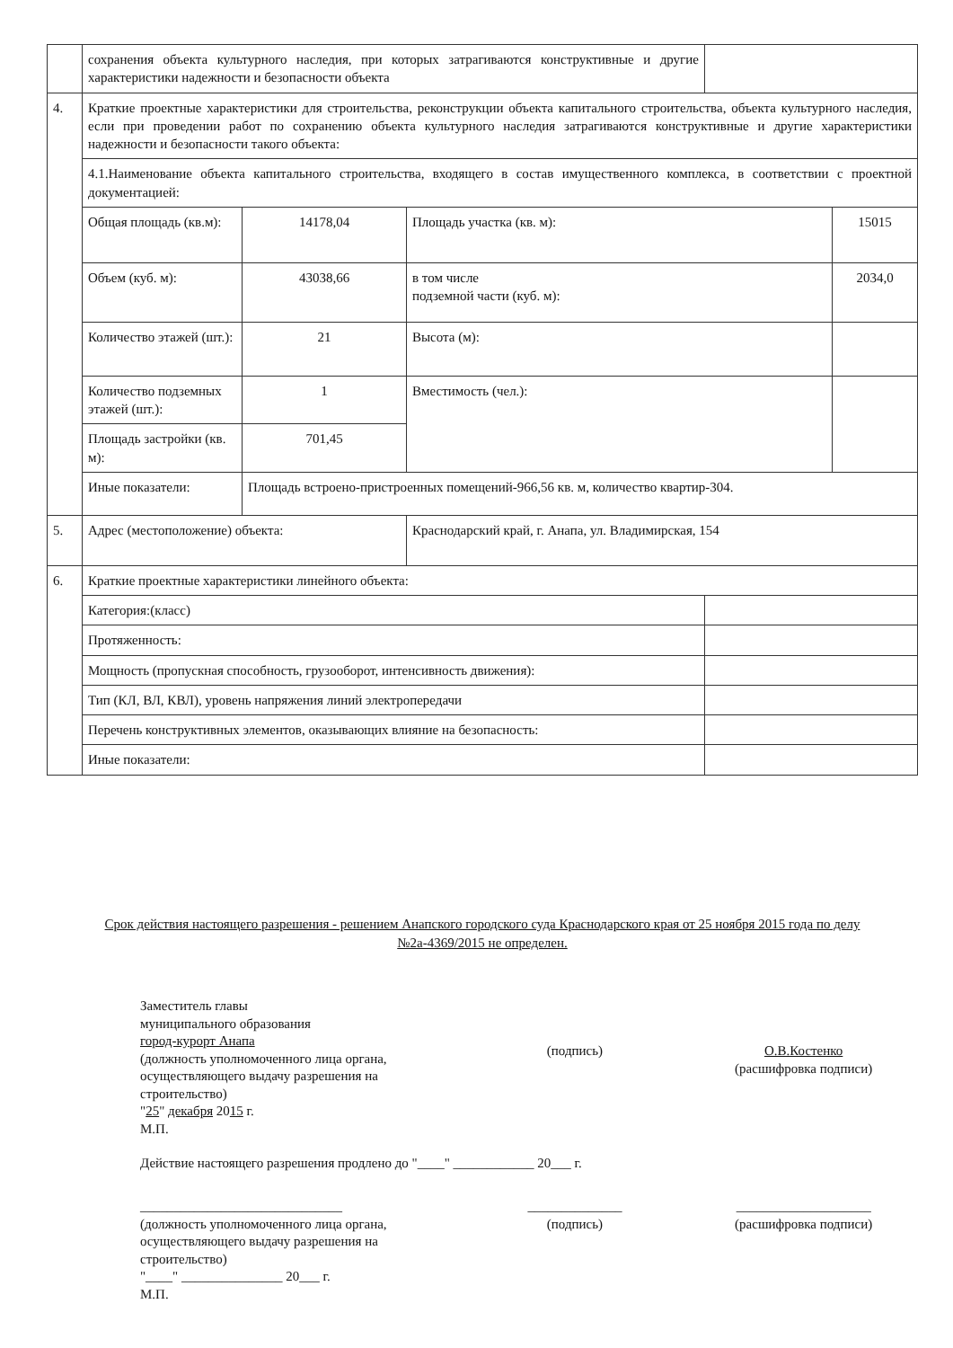| | сохранения объекта культурного наследия, при которых затрагиваются конструктивные и другие характеристики надежности и безопасности объекта | | | | |
| 4. | Краткие проектные характеристики для строительства, реконструкции объекта капитального строительства, объекта культурного наследия, если при проведении работ по сохранению объекта культурного наследия затрагиваются конструктивные и другие характеристики надежности и безопасности такого объекта: | | | | |
| | 4.1.Наименование объекта капитального строительства, входящего в состав имущественного комплекса, в соответствии с проектной документацией: | | | | |
| | Общая площадь (кв.м): | 14178,04 | Площадь участка (кв. м): | | 15015 |
| | Объем (куб. м): | 43038,66 | в том числе подземной части (куб. м): | | 2034,0 |
| | Количество этажей (шт.): | 21 | Высота (м): | | |
| | Количество подземных этажей (шт.): | 1 | Вместимость (чел.): | | |
| | Площадь застройки (кв. м): | 701,45 | | | |
| | Иные показатели: | Площадь встроено-пристроенных помещений-966,56 кв. м, количество квартир-304. | | | |
| 5. | Адрес (местоположение) объекта: | | Краснодарский край, г. Анапа, ул. Владимирская, 154 | | |
| 6. | Краткие проектные характеристики линейного объекта: | | | | |
| | Категория:(класс) | | | | |
| | Протяженность: | | | | |
| | Мощность (пропускная способность, грузооборот, интенсивность движения): | | | | |
| | Тип (КЛ, ВЛ, КВЛ), уровень напряжения линий электропередачи | | | | |
| | Перечень конструктивных элементов, оказывающих влияние на безопасность: | | | | |
| | Иные показатели: | | | | |
Срок действия настоящего разрешения - решением Анапского городского суда Краснодарского края от 25 ноября 2015 года по делу №2а-4369/2015 не определен.
Заместитель главы
муниципального образования
город-курорт Анапа
(должность уполномоченного лица органа, осуществляющего выдачу разрешения на строительство)
"25" декабря 2015 г.
М.П.
(подпись) О.В.Костенко
(расшифровка подписи)
Действие настоящего разрешения продлено до "____" ____________ 20___ г.
______________________________
(должность уполномоченного лица органа, осуществляющего выдачу разрешения на строительство)
"____" _______________ 20___ г.
М.П.
______________
(подпись)
____________________
(расшифровка подписи)